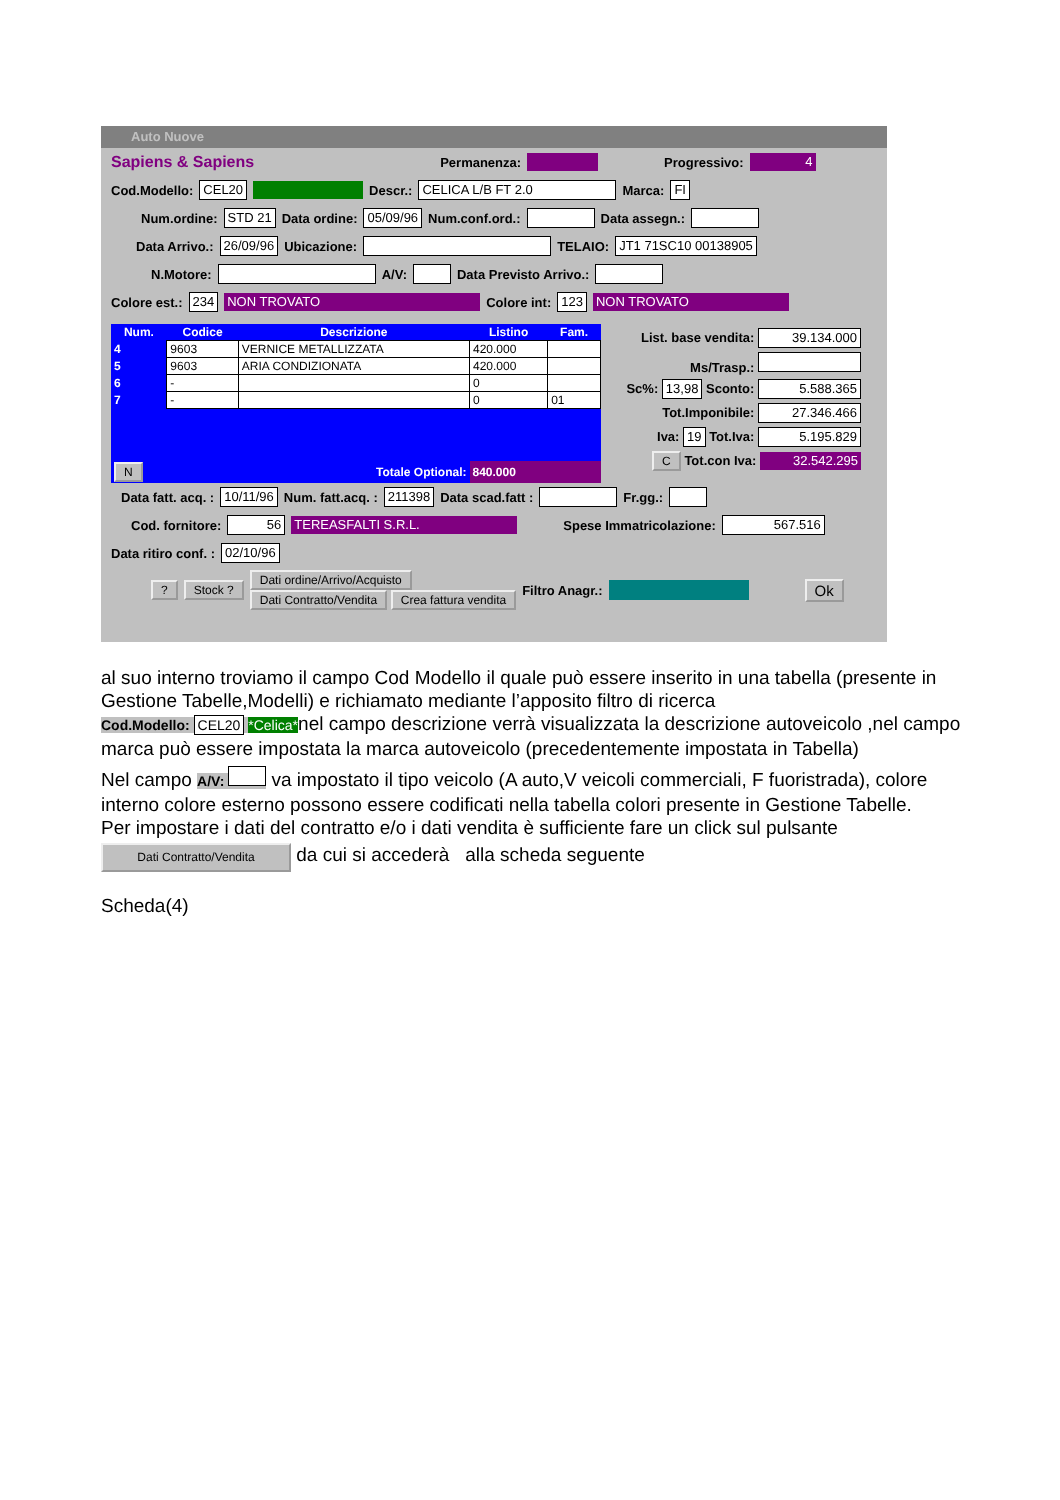Auto Nuove
Sapiens & Sapiens Permanenza: Progressivo: 4
Cod.Modello: CEL20 Descr.: CELICA L/B FT 2.0 Marca: FI
Num.ordine: STD 21 Data ordine: 05/09/96 Num.conf.ord.: Data assegn.:
Data Arrivo.: 26/09/96 Ubicazione: TELAIO: JT1 71SC10 00138905
N.Motore: A/V: Data Previsto Arrivo.:
Colore est.: 234 NON TROVATO Colore int: 123 NON TROVATO
| Num. | Codice | Descrizione | Listino | Fam. |
| --- | --- | --- | --- | --- |
| 4 | 9603 | VERNICE METALLIZZATA | 420.000 | |
| 5 | 9603 | ARIA CONDIZIONATA | 420.000 | |
| 6 | - | | 0 | |
| 7 | - | | 0 | 01 |
| N | Totale Optional: | | 840.000 | |
List. base vendita: 39.134.000
Ms/Trasp.:
Sc%: 13,98 Sconto: 5.588.365
Tot.Imponibile: 27.346.466
Iva: 19 Tot.Iva: 5.195.829
C Tot.con Iva: 32.542.295
Data fatt. acq. : 10/11/96 Num. fatt.acq. : 211398 Data scad.fatt : Fr.gg.:
Cod. fornitore: 56 TEREASFALTI S.R.L. Spese Immatricolazione: 567.516
Data ritiro conf. : 02/10/96
? Stock ? Dati ordine/Arrivo/Acquisto
Dati Contratto/Vendita Crea fattura vendita Filtro Anagr.: Ok
al suo interno troviamo il campo Cod Modello il quale può essere inserito in una tabella (presente in Gestione Tabelle,Modelli) e richiamato mediante l’apposito filtro di ricerca
Cod.Modello: CEL20 *Celica*nel campo descrizione verrà visualizzata la descrizione autoveicolo ,nel campo marca può essere impostata la marca autoveicolo (precedentemente impostata in Tabella)
Nel campo A/V: va impostato il tipo veicolo (A auto,V veicoli commerciali, F fuoristrada), colore interno colore esterno possono essere codificati nella tabella colori presente in Gestione Tabelle.
Per impostare i dati del contratto e/o i dati vendita è sufficiente fare un click sul pulsante
Dati Contratto/Vendita da cui si accederà alla scheda seguente
Scheda(4)